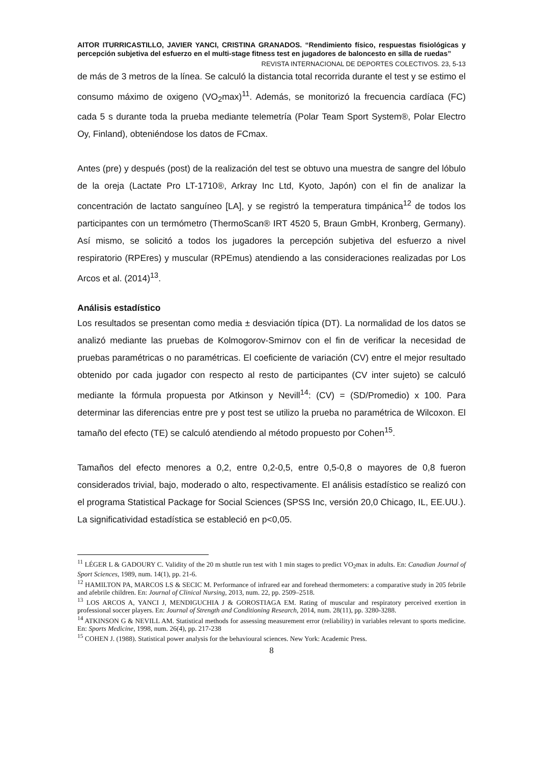AITOR ITURRICASTILLO, JAVIER YANCI, CRISTINA GRANADOS. “Rendimiento físico, respuestas fisiológicas y percepción subjetiva del esfuerzo en el multi-stage fitness test en jugadores de baloncesto en silla de ruedas”
REVISTA INTERNACIONAL DE DEPORTES COLECTIVOS. 23, 5-13
de más de 3 metros de la línea. Se calculó la distancia total recorrida durante el test y se estimo el consumo máximo de oxigeno (VO<sub>2</sub>max)<sup>11</sup>. Además, se monitorizó la frecuencia cardíaca (FC) cada 5 s durante toda la prueba mediante telemetría (Polar Team Sport System®, Polar Electro Oy, Finland), obteniéndose los datos de FCmax.
Antes (pre) y después (post) de la realización del test se obtuvo una muestra de sangre del lóbulo de la oreja (Lactate Pro LT-1710®, Arkray Inc Ltd, Kyoto, Japón) con el fin de analizar la concentración de lactato sanguíneo [LA], y se registró la temperatura timpánica<sup>12</sup> de todos los participantes con un termómetro (ThermoScan® IRT 4520 5, Braun GmbH, Kronberg, Germany). Así mismo, se solicitó a todos los jugadores la percepción subjetiva del esfuerzo a nivel respiratorio (RPEres) y muscular (RPEmus) atendiendo a las consideraciones realizadas por Los Arcos et al. (2014)<sup>13</sup>.
Análisis estadístico
Los resultados se presentan como media ± desviación típica (DT). La normalidad de los datos se analizó mediante las pruebas de Kolmogorov-Smirnov con el fin de verificar la necesidad de pruebas paramétricas o no paramétricas. El coeficiente de variación (CV) entre el mejor resultado obtenido por cada jugador con respecto al resto de participantes (CV inter sujeto) se calculó mediante la fórmula propuesta por Atkinson y Nevill<sup>14</sup>: (CV) = (SD/Promedio) x 100. Para determinar las diferencias entre pre y post test se utilizo la prueba no paramétrica de Wilcoxon. El tamaño del efecto (TE) se calculó atendiendo al método propuesto por Cohen<sup>15</sup>.
Tamaños del efecto menores a 0,2, entre 0,2-0,5, entre 0,5-0,8 o mayores de 0,8 fueron considerados trivial, bajo, moderado o alto, respectivamente. El análisis estadístico se realizó con el programa Statistical Package for Social Sciences (SPSS Inc, versión 20,0 Chicago, IL, EE.UU.). La significatividad estadística se estableció en p<0,05.
<sup>11</sup> LÉGER L & GADOURY C. Validity of the 20 m shuttle run test with 1 min stages to predict VO<sub>2</sub>max in adults. En: Canadian Journal of Sport Sciences, 1989, num. 14(1), pp. 21-6.
<sup>12</sup> HAMILTON PA, MARCOS LS & SECIC M. Performance of infrared ear and forehead thermometers: a comparative study in 205 febrile and afebrile children. En: Journal of Clinical Nursing, 2013, num. 22, pp. 2509–2518.
<sup>13</sup> LOS ARCOS A, YANCI J, MENDIGUCHIA J & GOROSTIAGA EM. Rating of muscular and respiratory perceived exertion in professional soccer players. En: Journal of Strength and Conditioning Research, 2014, num. 28(11), pp. 3280-3288.
<sup>14</sup> ATKINSON G & NEVILL AM. Statistical methods for assessing measurement error (reliability) in variables relevant to sports medicine. En: Sports Medicine, 1998, num. 26(4), pp. 217-238
<sup>15</sup> COHEN J. (1988). Statistical power analysis for the behavioural sciences. New York: Academic Press.
8